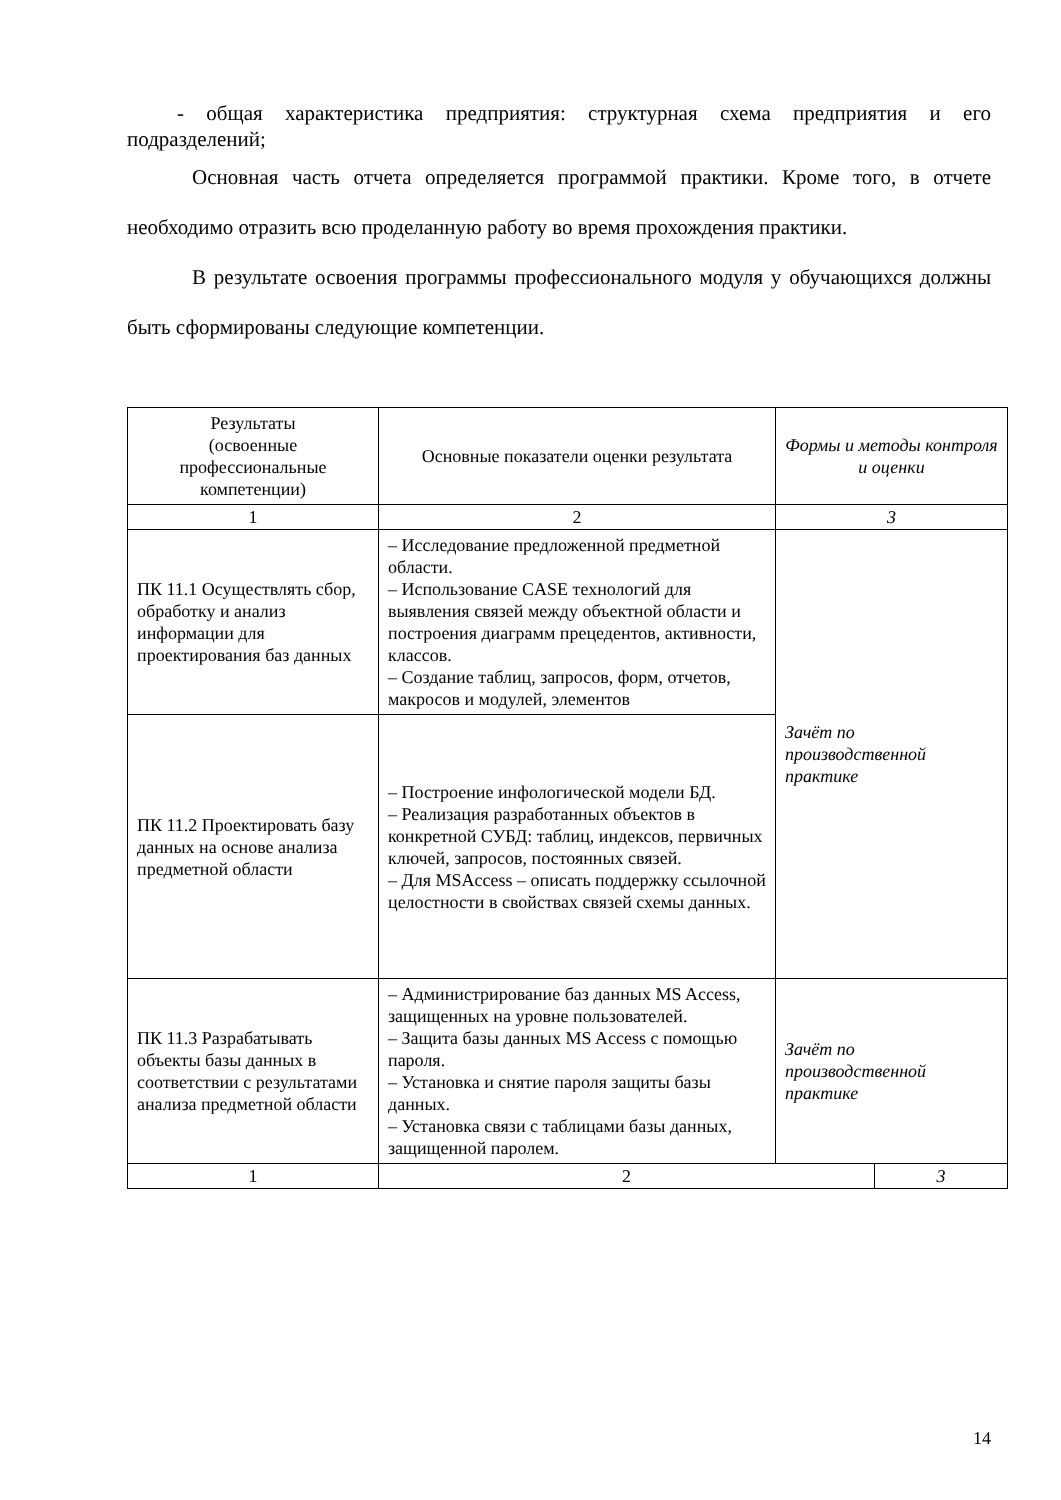- общая характеристика предприятия: структурная схема предприятия и его подразделений;
Основная часть отчета определяется программой практики. Кроме того, в отчете необходимо отразить всю проделанную работу во время прохождения практики.
В результате освоения программы профессионального модуля у обучающихся должны быть сформированы следующие компетенции.
| Результаты (освоенные профессиональные компетенции) | Основные показатели оценки результата | Формы и методы контроля и оценки | |
| 1 | 2 | 3 | |
| ПК 11.1 Осуществлять сбор, обработку и анализ информации для проектирования баз данных | – Исследование предложенной предметной области. – Использование CASE технологий для выявления связей между объектной области и построения диаграмм прецедентов, активности, классов. – Создание таблиц, запросов, форм, отчетов, макросов и модулей, элементов | Зачёт по производственной практике | |
| ПК 11.2 Проектировать базу данных на основе анализа предметной области | – Построение инфологической модели БД. – Реализация разработанных объектов в конкретной СУБД: таблиц, индексов, первичных ключей, запросов, постоянных связей. – Для MSAccess – описать поддержку ссылочной целостности в свойствах связей схемы данных. | | |
| ПК 11.3 Разрабатывать объекты базы данных в соответствии с результатами анализа предметной области | – Администрирование баз данных MS Access, защищенных на уровне пользователей. – Защита базы данных MS Access с помощью пароля. – Установка и снятие пароля защиты базы данных. – Установка связи с таблицами базы данных, защищенной паролем. | Зачёт по производственной практике | |
| 1 | 2 | | 3 |
14